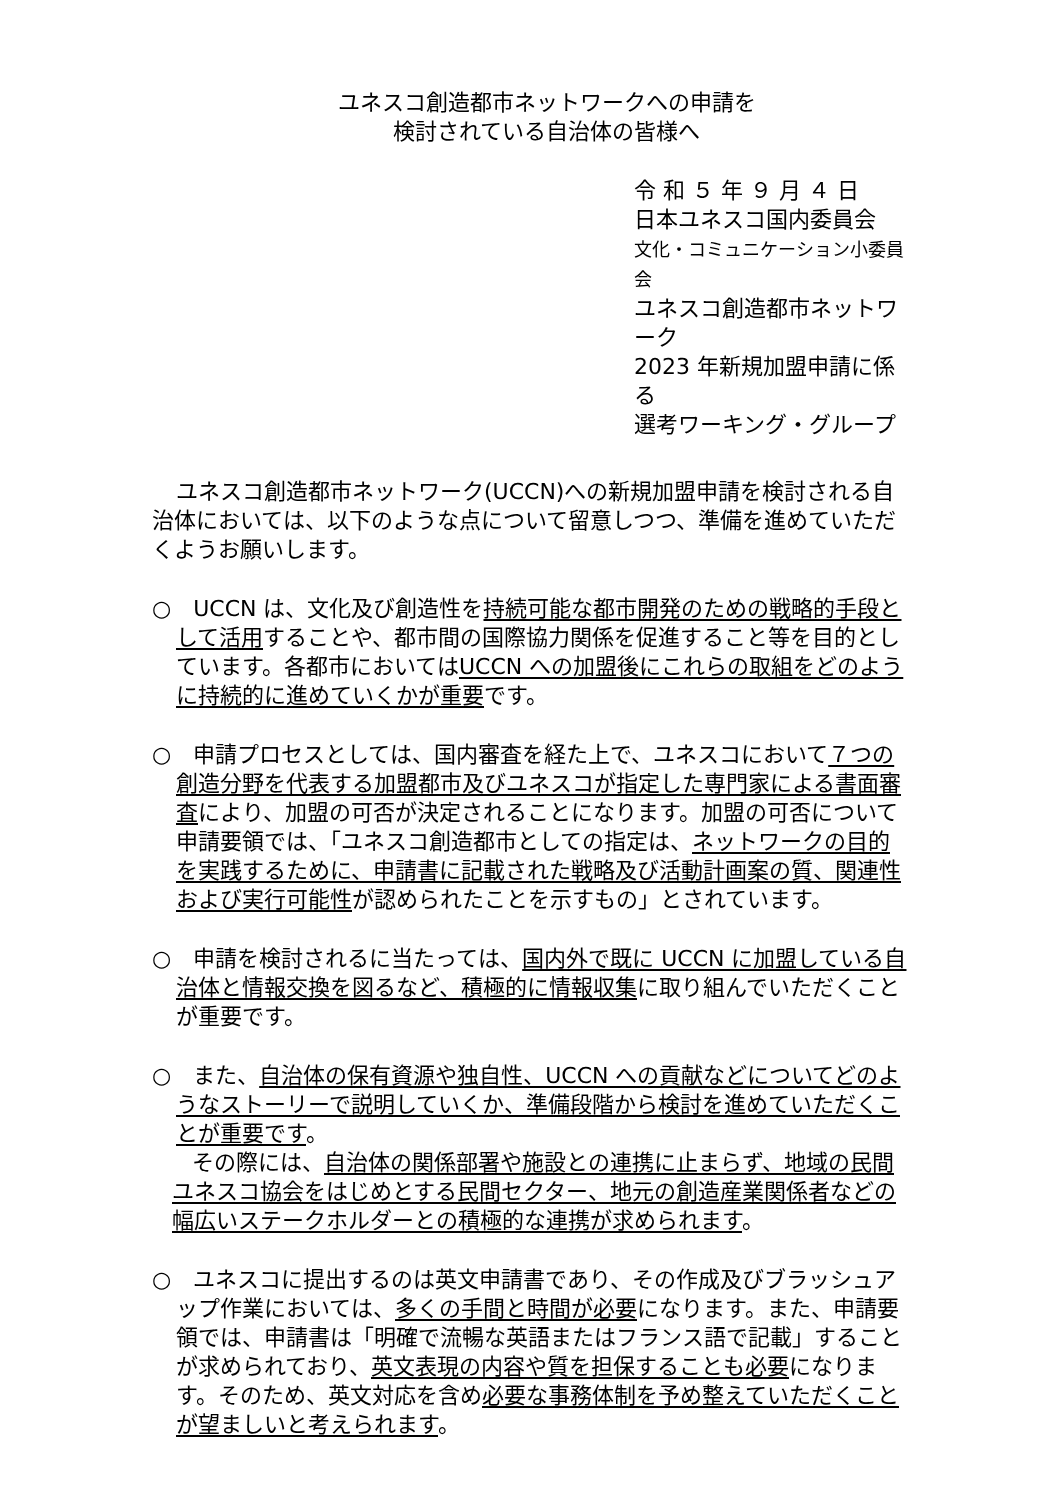ユネスコ創造都市ネットワークへの申請を
検討されている自治体の皆様へ
令 和 ５ 年 ９ 月 ４ 日
日本ユネスコ国内委員会
文化・コミュニケーション小委員会
ユネスコ創造都市ネットワーク
2023 年新規加盟申請に係る
選考ワーキング・グループ
ユネスコ創造都市ネットワーク(UCCN)への新規加盟申請を検討される自治体においては、以下のような点について留意しつつ、準備を進めていただくようお願いします。
○　UCCN は、文化及び創造性を持続可能な都市開発のための戦略的手段として活用することや、都市間の国際協力関係を促進すること等を目的としています。各都市においてはUCCN への加盟後にこれらの取組をどのように持続的に進めていくかが重要です。
○　申請プロセスとしては、国内審査を経た上で、ユネスコにおいて７つの創造分野を代表する加盟都市及びユネスコが指定した専門家による書面審査により、加盟の可否が決定されることになります。加盟の可否について申請要領では、「ユネスコ創造都市としての指定は、ネットワークの目的を実践するために、申請書に記載された戦略及び活動計画案の質、関連性および実行可能性が認められたことを示すもの」とされています。
○　申請を検討されるに当たっては、国内外で既に UCCN に加盟している自治体と情報交換を図るなど、積極的に情報収集に取り組んでいただくことが重要です。
○　また、自治体の保有資源や独自性、UCCN への貢献などについてどのようなストーリーで説明していくか、準備段階から検討を進めていただくことが重要です。
その際には、自治体の関係部署や施設との連携に止まらず、地域の民間ユネスコ協会をはじめとする民間セクター、地元の創造産業関係者などの幅広いステークホルダーとの積極的な連携が求められます。
○　ユネスコに提出するのは英文申請書であり、その作成及びブラッシュアップ作業においては、多くの手間と時間が必要になります。また、申請要領では、申請書は「明確で流暢な英語またはフランス語で記載」することが求められており、英文表現の内容や質を担保することも必要になります。そのため、英文対応を含め必要な事務体制を予め整えていただくことが望ましいと考えられます。